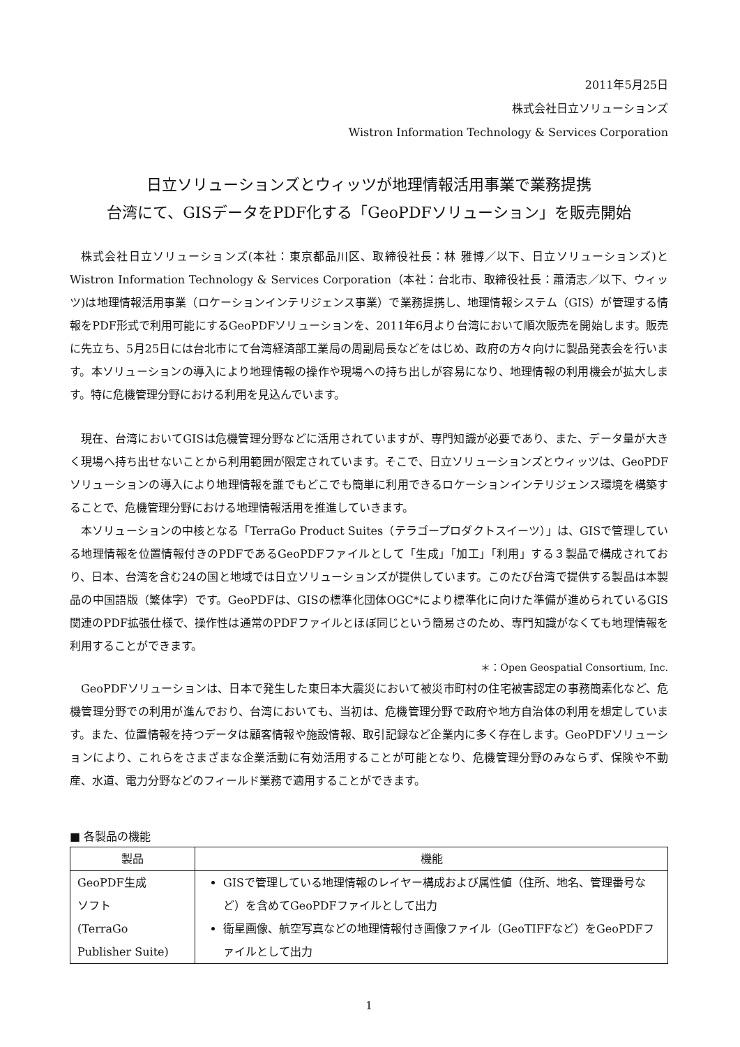2011年5月25日
株式会社日立ソリューションズ
Wistron Information Technology & Services Corporation
日立ソリューションズとウィッツが地理情報活用事業で業務提携
台湾にて、GISデータをPDF化する「GeoPDFソリューション」を販売開始
株式会社日立ソリューションズ(本社：東京都品川区、取締役社長：林 雅博／以下、日立ソリューションズ)とWistron Information Technology & Services Corporation（本社：台北市、取締役社長：蕭清志／以下、ウィッツ)は地理情報活用事業（ロケーションインテリジェンス事業）で業務提携し、地理情報システム（GIS）が管理する情報をPDF形式で利用可能にするGeoPDFソリューションを、2011年6月より台湾において順次販売を開始します。販売に先立ち、5月25日には台北市にて台湾経済部工業局の周副局長などをはじめ、政府の方々向けに製品発表会を行います。本ソリューションの導入により地理情報の操作や現場への持ち出しが容易になり、地理情報の利用機会が拡大します。特に危機管理分野における利用を見込んでいます。
現在、台湾においてGISは危機管理分野などに活用されていますが、専門知識が必要であり、また、データ量が大きく現場へ持ち出せないことから利用範囲が限定されています。そこで、日立ソリューションズとウィッツは、GeoPDFソリューションの導入により地理情報を誰でもどこでも簡単に利用できるロケーションインテリジェンス環境を構築することで、危機管理分野における地理情報活用を推進していきます。
本ソリューションの中核となる「TerraGo Product Suites（テラゴープロダクトスイーツ）」は、GISで管理している地理情報を位置情報付きのPDFであるGeoPDFファイルとして「生成」「加工」「利用」する３製品で構成されており、日本、台湾を含む24の国と地域では日立ソリューションズが提供しています。このたび台湾で提供する製品は本製品の中国語版（繁体字）です。GeoPDFは、GISの標準化団体OGC*により標準化に向けた準備が進められているGIS関連のPDF拡張仕様で、操作性は通常のPDFファイルとほぼ同じという簡易さのため、専門知識がなくても地理情報を利用することができます。
＊：Open Geospatial Consortium, Inc.
GeoPDFソリューションは、日本で発生した東日本大震災において被災市町村の住宅被害認定の事務簡素化など、危機管理分野での利用が進んでおり、台湾においても、当初は、危機管理分野で政府や地方自治体の利用を想定しています。また、位置情報を持つデータは顧客情報や施設情報、取引記録など企業内に多く存在します。GeoPDFソリューションにより、これらをさまざまな企業活動に有効活用することが可能となり、危機管理分野のみならず、保険や不動産、水道、電力分野などのフィールド業務で適用することができます。
■ 各製品の機能
| 製品 | 機能 |
| --- | --- |
| GeoPDF生成 ソフト (TerraGo Publisher Suite) | GISで管理している地理情報のレイヤー構成および属性値（住所、地名、管理番号など）を含めてGeoPDFファイルとして出力 衛星画像、航空写真などの地理情報付き画像ファイル（GeoTIFFなど）をGeoPDFファイルとして出力 |
1